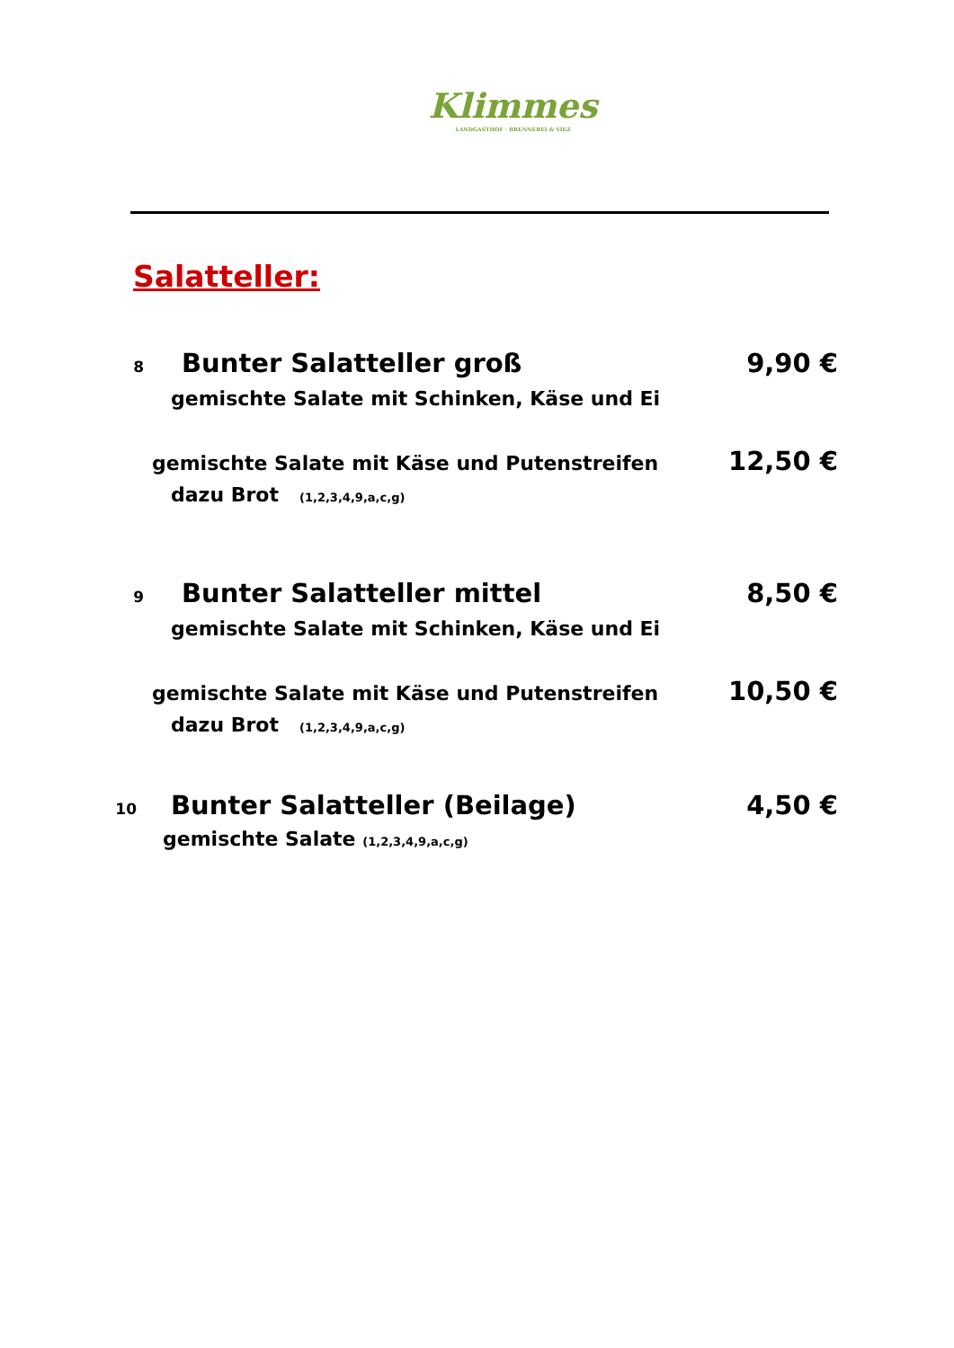Klimmes
LANDGASTHOF · BRENNEREI & VIEZ
Salatteller:
8 Bunter Salatteller groß 9,90 €
gemischte Salate mit Schinken, Käse und Ei
gemischte Salate mit Käse und Putenstreifen 12,50 €
dazu Brot (1,2,3,4,9,a,c,g)
9 Bunter Salatteller mittel 8,50 €
gemischte Salate mit Schinken, Käse und Ei
gemischte Salate mit Käse und Putenstreifen 10,50 €
dazu Brot (1,2,3,4,9,a,c,g)
10 Bunter Salatteller (Beilage) 4,50 €
gemischte Salate (1,2,3,4,9,a,c,g)